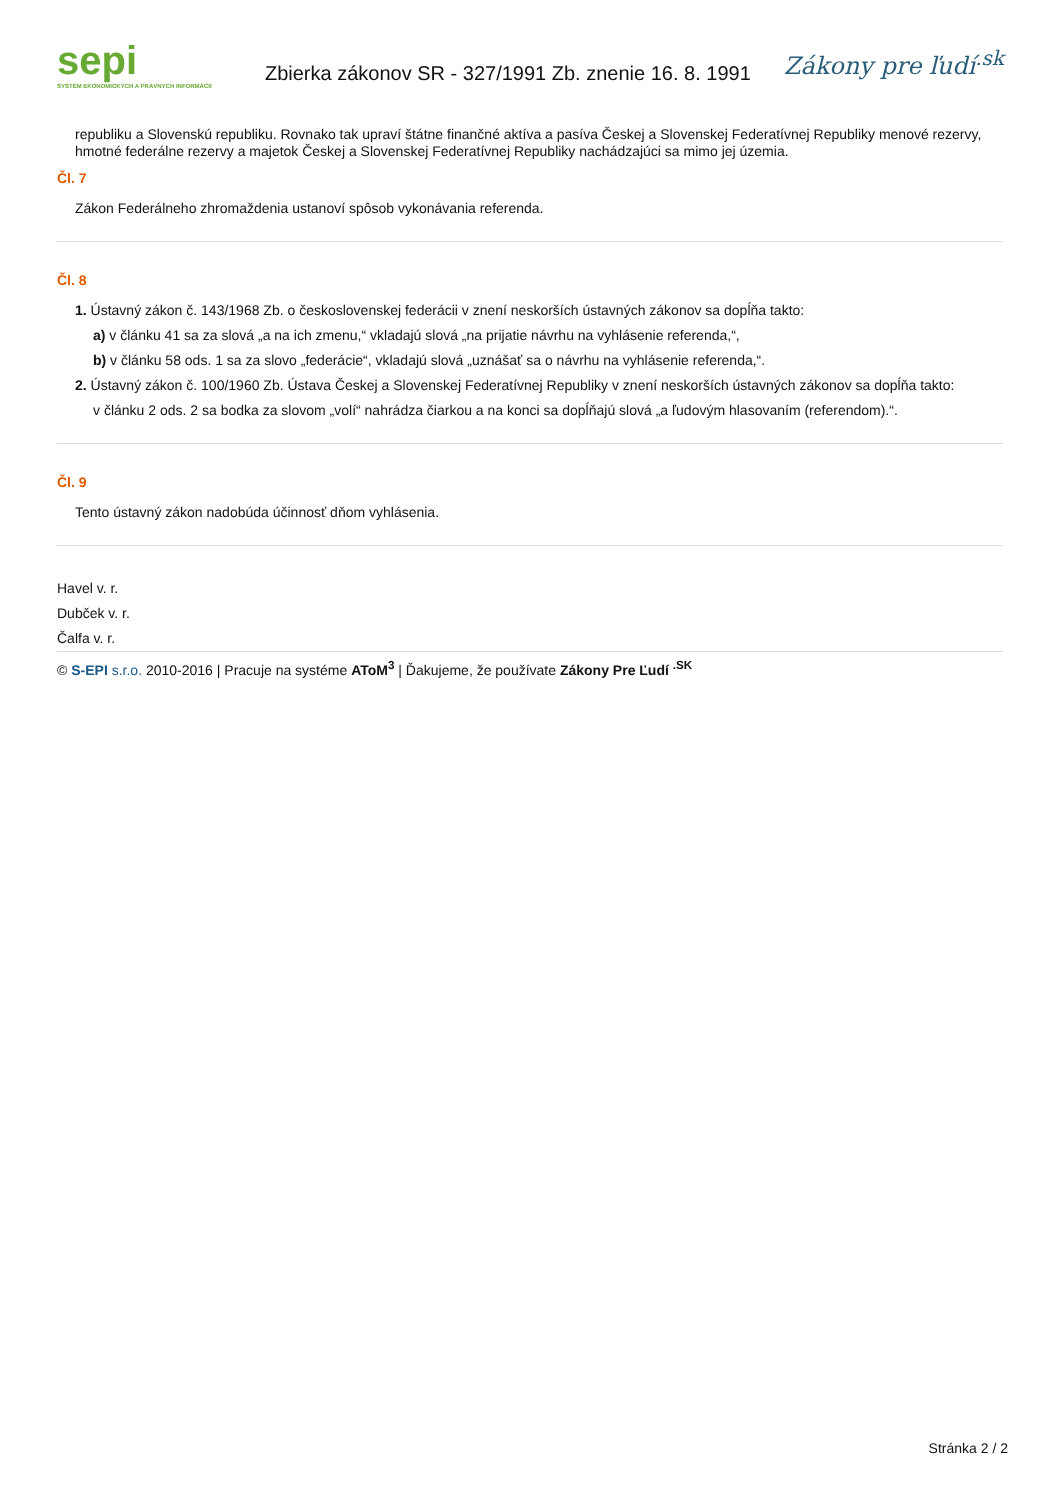sepi
SYSTÉM EKONOMICKÝCH A PRÁVNYCH INFORMÁCIÍ
Zbierka zákonov SR - 327/1991 Zb. znenie 16. 8. 1991
Zákony pre ľudí<sup>.sk</sup>
republiku a Slovenskú republiku. Rovnako tak upraví štátne finančné aktíva a pasíva Českej a Slovenskej Federatívnej Republiky menové rezervy, hmotné federálne rezervy a majetok Českej a Slovenskej Federatívnej Republiky nachádzajúci sa mimo jej územia.
Čl. 7
Zákon Federálneho zhromaždenia ustanoví spôsob vykonávania referenda.
Čl. 8
1. Ústavný zákon č. 143/1968 Zb. o československej federácii v znení neskorších ústavných zákonov sa dopĺňa takto:
a) v článku 41 sa za slová „a na ich zmenu,“ vkladajú slová „na prijatie návrhu na vyhlásenie referenda,“,
b) v článku 58 ods. 1 sa za slovo „federácie“, vkladajú slová „uznášať sa o návrhu na vyhlásenie referenda,“.
2. Ústavný zákon č. 100/1960 Zb. Ústava Českej a Slovenskej Federatívnej Republiky v znení neskorších ústavných zákonov sa dopĺňa takto:
v článku 2 ods. 2 sa bodka za slovom „volí“ nahrádza čiarkou a na konci sa dopĺňajú slová „a ľudovým hlasovaním (referendom).“.
Čl. 9
Tento ústavný zákon nadobúda účinnosť dňom vyhlásenia.
Havel v. r.
Dubček v. r.
Čalfa v. r.
© S-EPI s.r.o. 2010-2016 | Pracuje na systéme AToM<sup>3</sup> | Ďakujeme, že používate Zákony Pre Ľudí <sup>.SK</sup>
Stránka 2 / 2